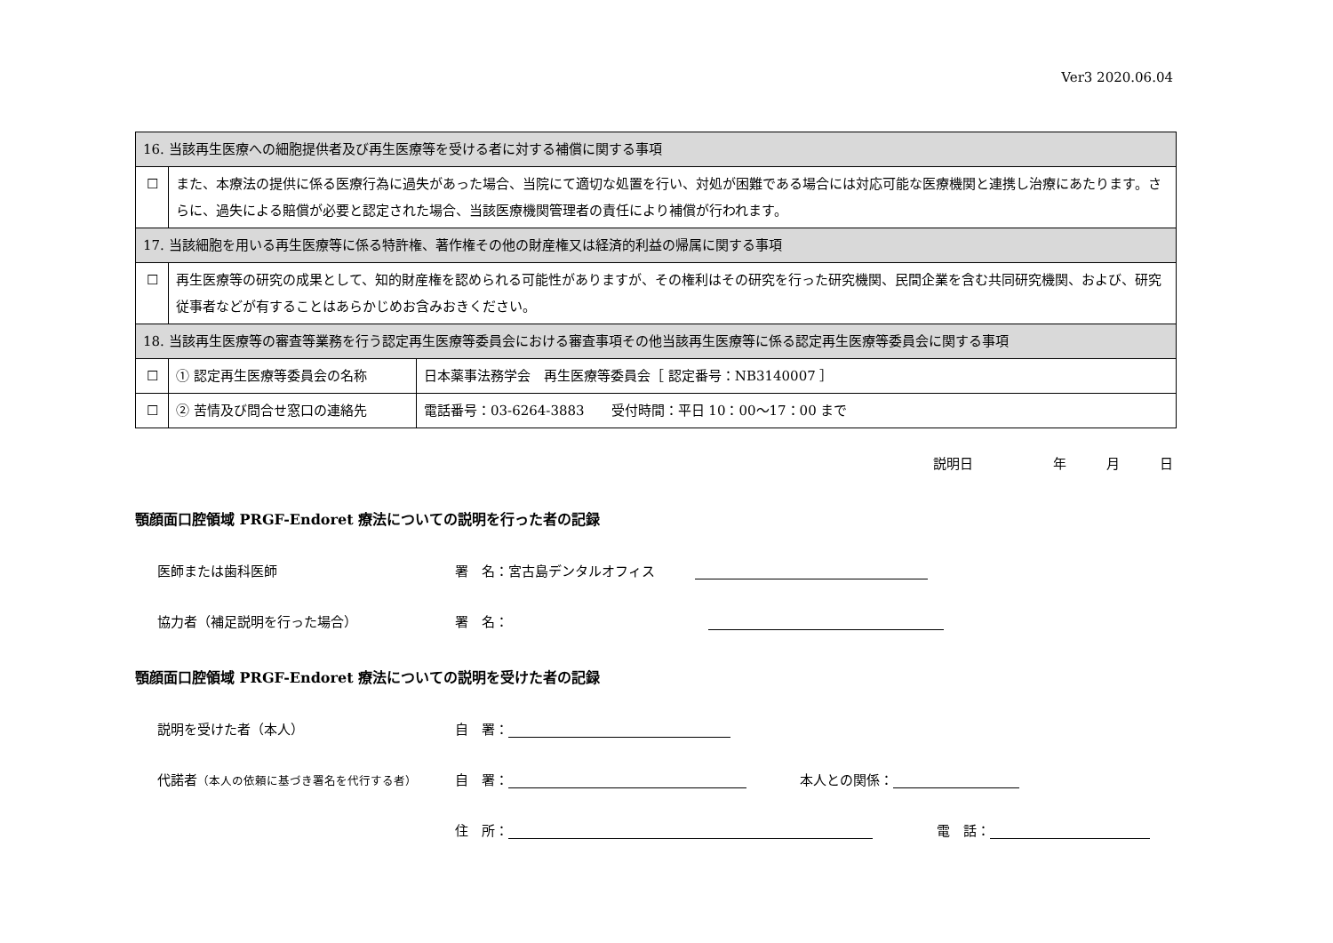Ver3 2020.06.04
| 16. 当該再生医療への細胞提供者及び再生医療等を受ける者に対する補償に関する事項 | | |
| ☐ | また、本療法の提供に係る医療行為に過失があった場合、当院にて適切な処置を行い、対処が困難である場合には対応可能な医療機関と連携し治療にあたります。さらに、過失による賠償が必要と認定された場合、当該医療機関管理者の責任により補償が行われます。 | |
| 17. 当該細胞を用いる再生医療等に係る特許権、著作権その他の財産権又は経済的利益の帰属に関する事項 | | |
| ☐ | 再生医療等の研究の成果として、知的財産権を認められる可能性がありますが、その権利はその研究を行った研究機関、民間企業を含む共同研究機関、および、研究従事者などが有することはあらかじめお含みおきください。 | |
| 18. 当該再生医療等の審査等業務を行う認定再生医療等委員会における審査事項その他当該再生医療等に係る認定再生医療等委員会に関する事項 | | |
| ☐ | ① 認定再生医療等委員会の名称 | 日本薬事法務学会 再生医療等委員会［ 認定番号：NB3140007 ］ |
| ☐ | ② 苦情及び問合せ窓口の連絡先 | 電話番号：03-6264-3883 受付時間：平日 10：00～17：00 まで |
説明日　　　　　　年　　　月　　　日
顎顔面口腔領域 PRGF-Endoret 療法についての説明を行った者の記録
医師または歯科医師 署　名：宮古島デンタルオフィス　　　
協力者（補足説明を行った場合） 署　名：
顎顔面口腔領域 PRGF-Endoret 療法についての説明を受けた者の記録
説明を受けた者（本人） 自　署：
代諾者（本人の依頼に基づき署名を代行する者） 自　署：　　　　本人との関係：
住　所： 電　話：